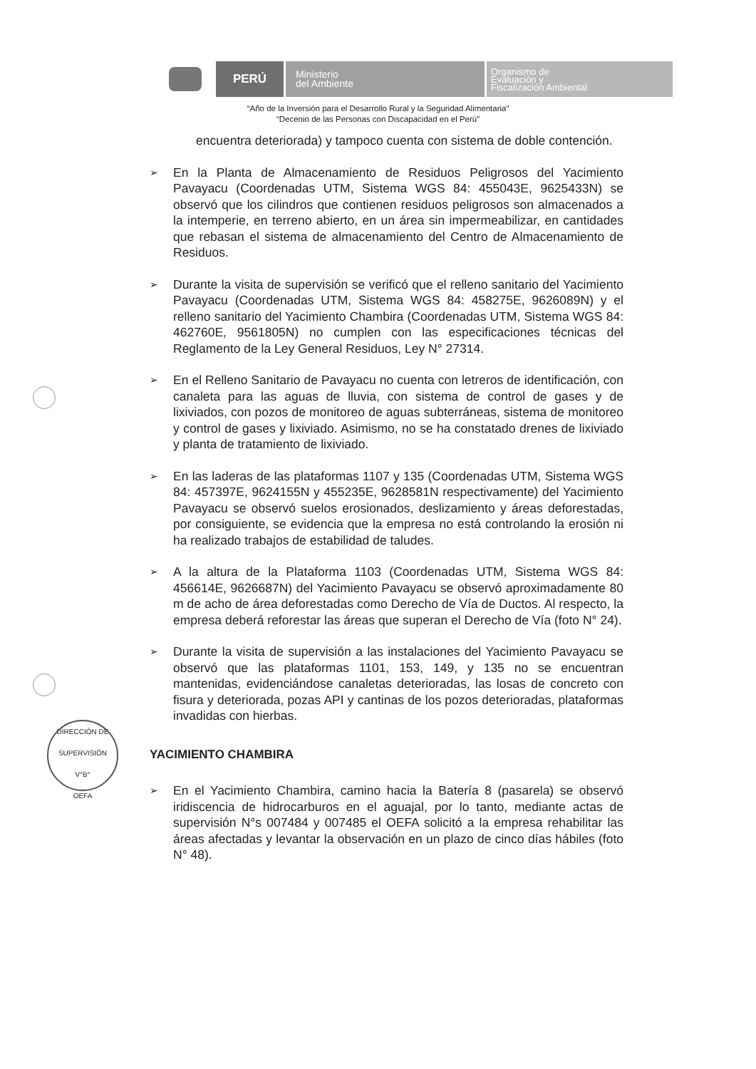PERÚ
Ministerio
del Ambiente
Organismo de
Evaluación y
Fiscalización Ambiental
“Año de la Inversión para el Desarrollo Rural y la Seguridad Alimentaria”
“Decenio de las Personas con Discapacidad en el Perú”
DIRECCIÓN DE SUPERVISIÓN
V°B°
OEFA
encuentra deteriorada) y tampoco cuenta con sistema de doble contención.
➢
En la Planta de Almacenamiento de Residuos Peligrosos del Yacimiento Pavayacu (Coordenadas UTM, Sistema WGS 84: 455043E, 9625433N) se observó que los cilindros que contienen residuos peligrosos son almacenados a la intemperie, en terreno abierto, en un área sin impermeabilizar, en cantidades que rebasan el sistema de almacenamiento del Centro de Almacenamiento de Residuos.
➢
Durante la visita de supervisión se verificó que el relleno sanitario del Yacimiento Pavayacu (Coordenadas UTM, Sistema WGS 84: 458275E, 9626089N) y el relleno sanitario del Yacimiento Chambira (Coordenadas UTM, Sistema WGS 84: 462760E, 9561805N) no cumplen con las especificaciones técnicas del Reglamento de la Ley General Residuos, Ley N° 27314.
➢
En el Relleno Sanitario de Pavayacu no cuenta con letreros de identificación, con canaleta para las aguas de lluvia, con sistema de control de gases y de lixiviados, con pozos de monitoreo de aguas subterráneas, sistema de monitoreo y control de gases y lixiviado. Asimismo, no se ha constatado drenes de lixiviado y planta de tratamiento de lixiviado.
➢
En las laderas de las plataformas 1107 y 135 (Coordenadas UTM, Sistema WGS 84: 457397E, 9624155N y 455235E, 9628581N respectivamente) del Yacimiento Pavayacu se observó suelos erosionados, deslizamiento y áreas deforestadas, por consiguiente, se evidencia que la empresa no está controlando la erosión ni ha realizado trabajos de estabilidad de taludes.
➢
A la altura de la Plataforma 1103 (Coordenadas UTM, Sistema WGS 84: 456614E, 9626687N) del Yacimiento Pavayacu se observó aproximadamente 80 m de acho de área deforestadas como Derecho de Vía de Ductos. Al respecto, la empresa deberá reforestar las áreas que superan el Derecho de Vía (foto N° 24).
➢
Durante la visita de supervisión a las instalaciones del Yacimiento Pavayacu se observó que las plataformas 1101, 153, 149, y 135 no se encuentran mantenidas, evidenciándose canaletas deterioradas, las losas de concreto con fisura y deteriorada, pozas API y cantinas de los pozos deterioradas, plataformas invadidas con hierbas.
YACIMIENTO CHAMBIRA
➢
En el Yacimiento Chambira, camino hacia la Batería 8 (pasarela) se observó iridiscencia de hidrocarburos en el aguajal, por lo tanto, mediante actas de supervisión N°s 007484 y 007485 el OEFA solicitó a la empresa rehabilitar las áreas afectadas y levantar la observación en un plazo de cinco días hábiles (foto N° 48).